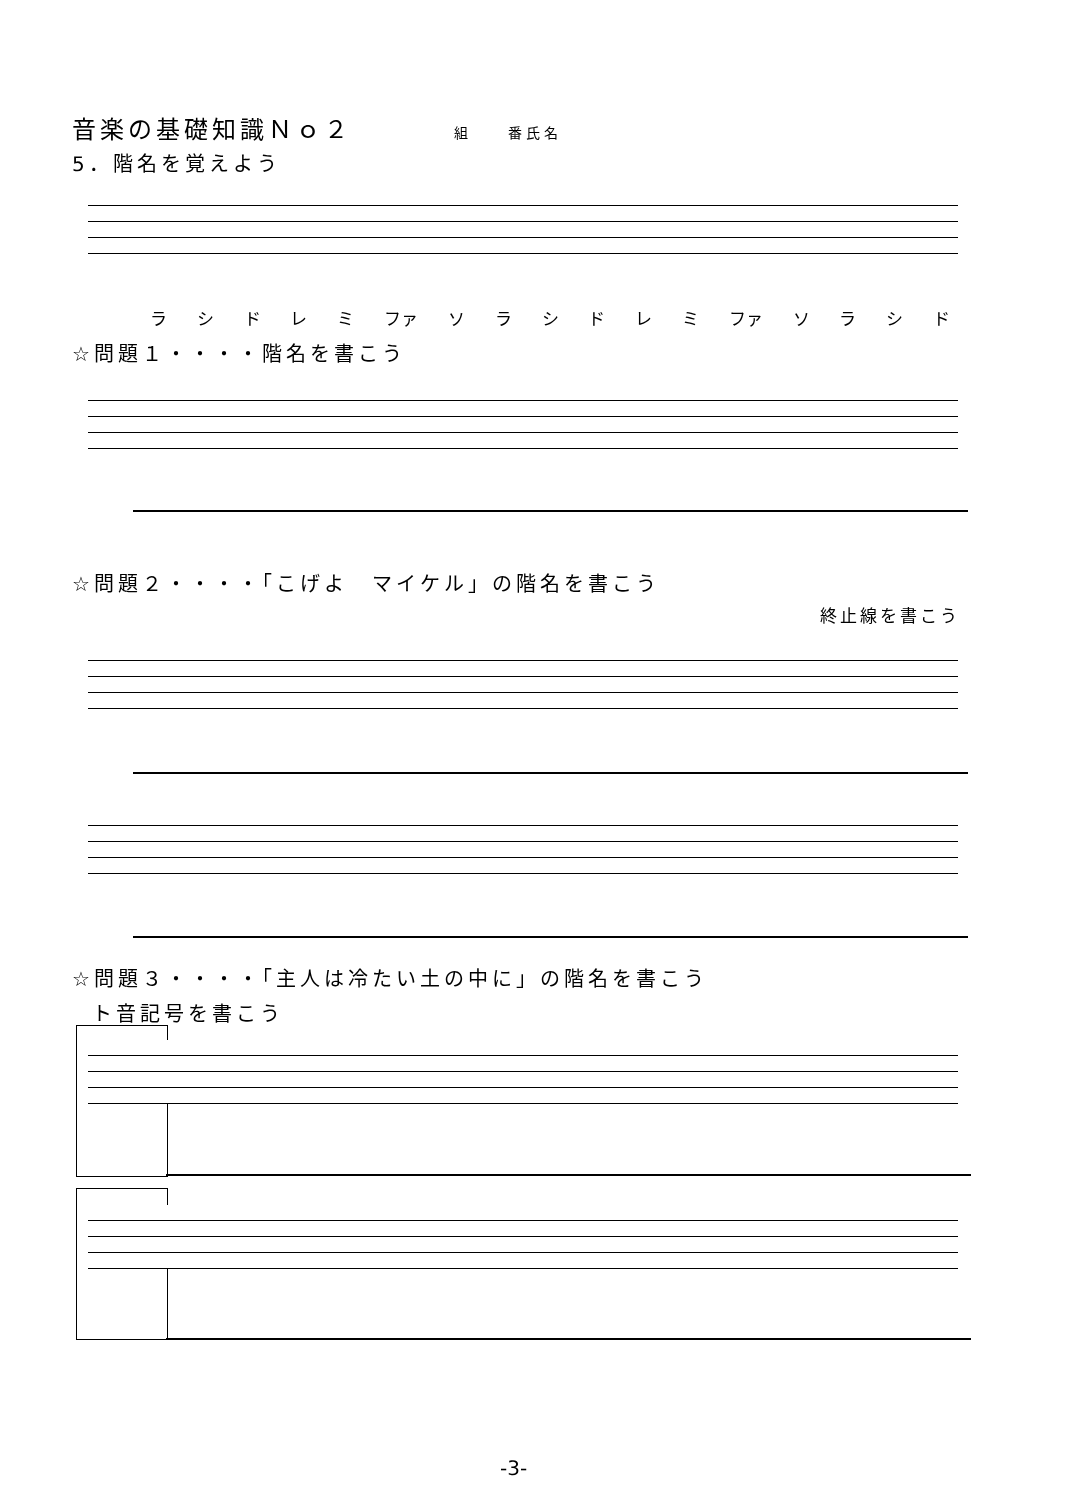音楽の基礎知識Ｎｏ２ 組　　番氏名
5．階名を覚えよう
ラシドレミ ファ ソラシドレミ ファ ソラシド
☆問題１・・・・階名を書こう
☆問題２・・・・「こげよ　マイケル」の階名を書こう
終止線を書こう
☆問題３・・・・「主人は冷たい土の中に」の階名を書こう
ト音記号を書こう
-3-